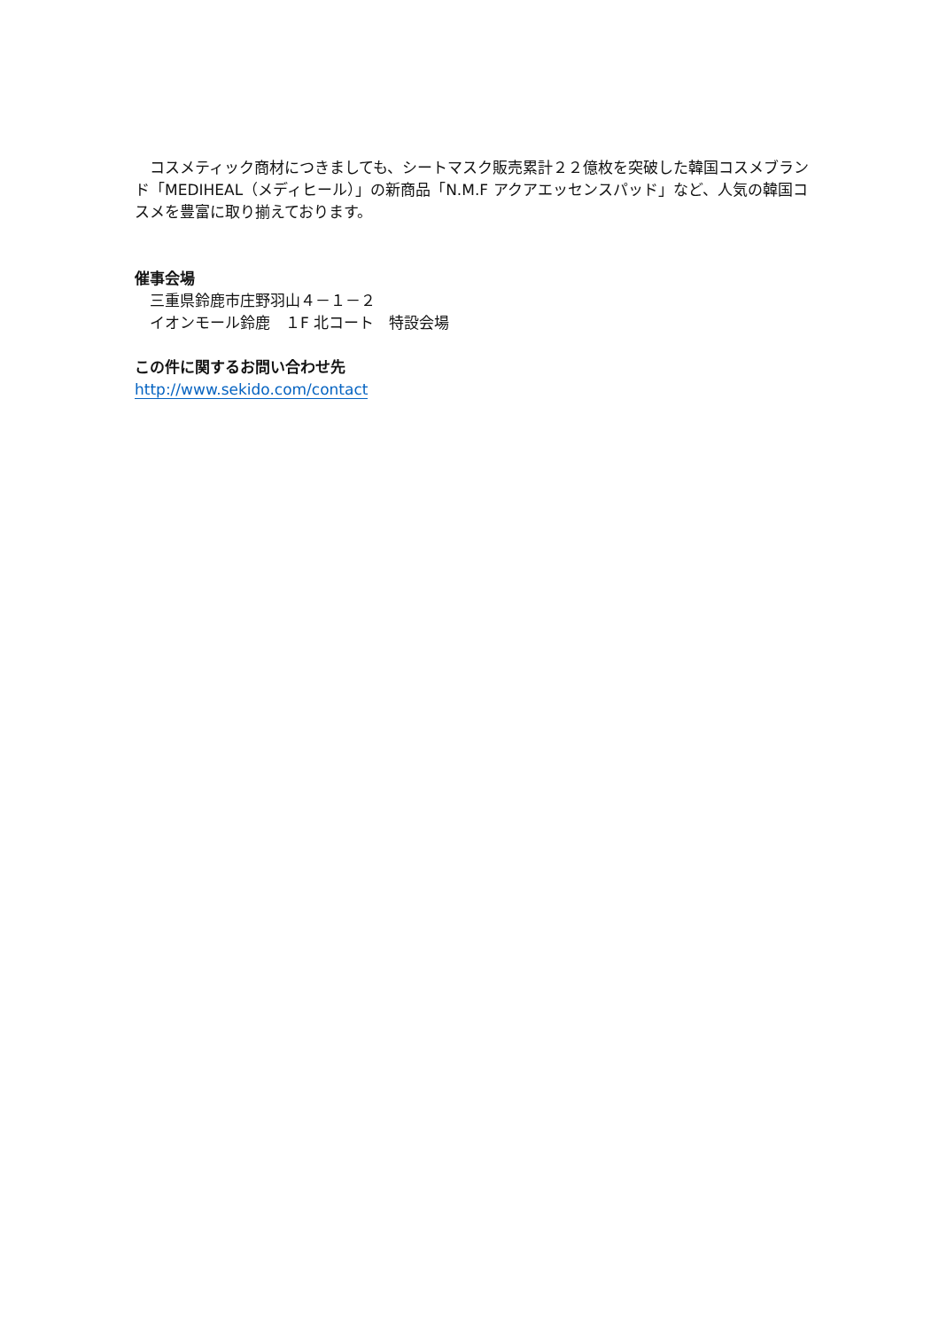コスメティック商材につきましても、シートマスク販売累計２２億枚を突破した韓国コスメブランド「MEDIHEAL（メディヒール）」の新商品「N.M.F アクアエッセンスパッド」など、人気の韓国コスメを豊富に取り揃えております。
催事会場
　三重県鈴鹿市庄野羽山４－１－２
　イオンモール鈴鹿　１F 北コート　特設会場
この件に関するお問い合わせ先
http://www.sekido.com/contact